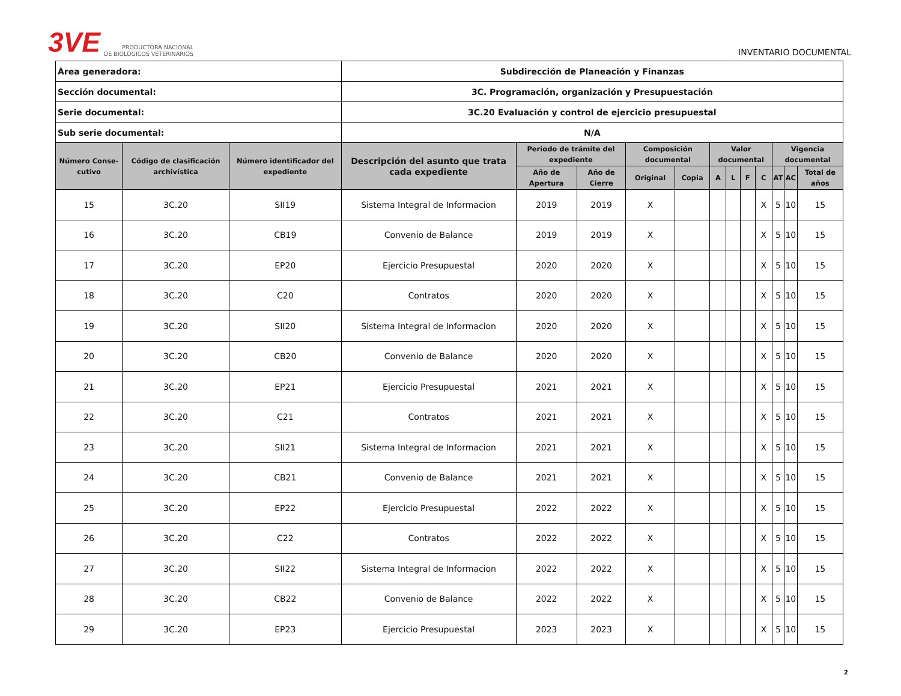3VE PRODUCTORA NACIONAL
DE BIOLÓGICOS VETERINARIOS
INVENTARIO DOCUMENTAL
| Área generadora: | | | Subdirección de Planeación y Finanzas | | | | | | | | | | | |
| Sección documental: | | | 3C. Programación, organización y Presupuestación | | | | | | | | | | | |
| Serie documental: | | | 3C.20 Evaluación y control de ejercicio presupuestal | | | | | | | | | | | |
| Sub serie documental: | | | N/A | | | | | | | | | | | |
| Número Conse-cutivo | Código de clasificación archivística | Número identificador del expediente | Descripción del asunto que trata cada expediente | Periodo de trámite del expediente | | Composición documental | | Valor documental | | | | Vigencia documental | | |
| | | | | Año de Apertura | Año de Cierre | Original | Copia | A | L | F | C | AT | AC | Total de años |
| 15 | 3C.20 | SII19 | Sistema Integral de Informacion | 2019 | 2019 | X | | | | | X | 5 | 10 | 15 |
| 16 | 3C.20 | CB19 | Convenio de Balance | 2019 | 2019 | X | | | | | X | 5 | 10 | 15 |
| 17 | 3C.20 | EP20 | Ejercicio Presupuestal | 2020 | 2020 | X | | | | | X | 5 | 10 | 15 |
| 18 | 3C.20 | C20 | Contratos | 2020 | 2020 | X | | | | | X | 5 | 10 | 15 |
| 19 | 3C.20 | SII20 | Sistema Integral de Informacion | 2020 | 2020 | X | | | | | X | 5 | 10 | 15 |
| 20 | 3C.20 | CB20 | Convenio de Balance | 2020 | 2020 | X | | | | | X | 5 | 10 | 15 |
| 21 | 3C.20 | EP21 | Ejercicio Presupuestal | 2021 | 2021 | X | | | | | X | 5 | 10 | 15 |
| 22 | 3C.20 | C21 | Contratos | 2021 | 2021 | X | | | | | X | 5 | 10 | 15 |
| 23 | 3C.20 | SII21 | Sistema Integral de Informacion | 2021 | 2021 | X | | | | | X | 5 | 10 | 15 |
| 24 | 3C.20 | CB21 | Convenio de Balance | 2021 | 2021 | X | | | | | X | 5 | 10 | 15 |
| 25 | 3C.20 | EP22 | Ejercicio Presupuestal | 2022 | 2022 | X | | | | | X | 5 | 10 | 15 |
| 26 | 3C.20 | C22 | Contratos | 2022 | 2022 | X | | | | | X | 5 | 10 | 15 |
| 27 | 3C.20 | SII22 | Sistema Integral de Informacion | 2022 | 2022 | X | | | | | X | 5 | 10 | 15 |
| 28 | 3C.20 | CB22 | Convenio de Balance | 2022 | 2022 | X | | | | | X | 5 | 10 | 15 |
| 29 | 3C.20 | EP23 | Ejercicio Presupuestal | 2023 | 2023 | X | | | | | X | 5 | 10 | 15 |
2